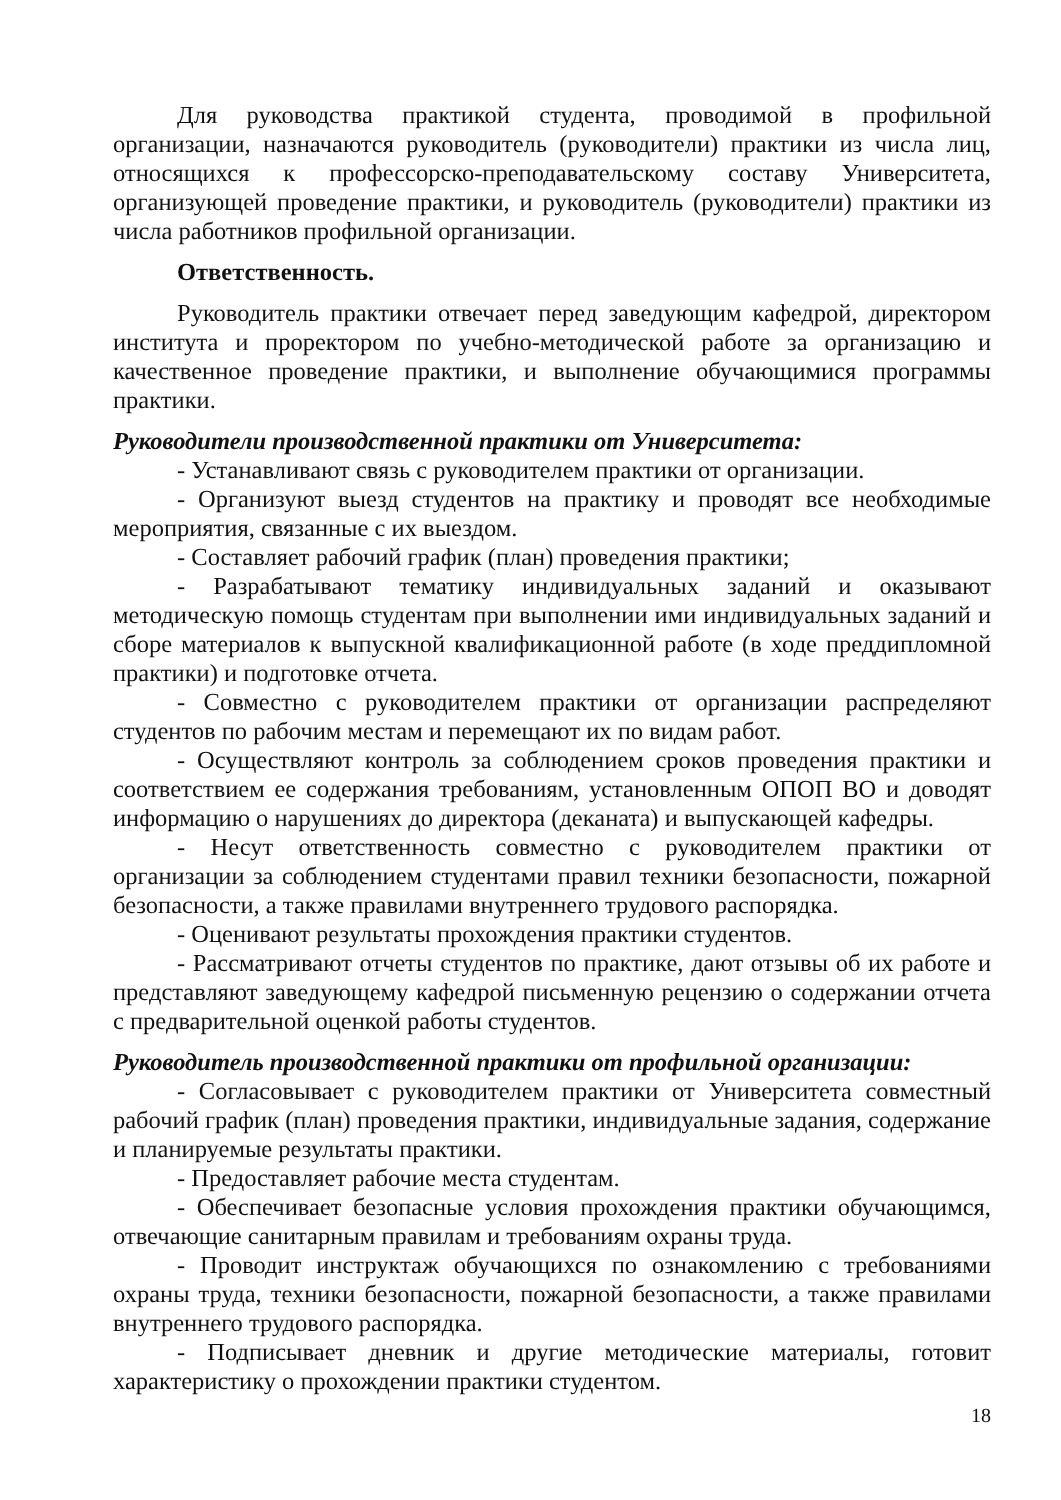Для руководства практикой студента, проводимой в профильной организации, назначаются руководитель (руководители) практики из числа лиц, относящихся к профессорско-преподавательскому составу Университета, организующей проведение практики, и руководитель (руководители) практики из числа работников профильной организации.
Ответственность.
Руководитель практики отвечает перед заведующим кафедрой, директором института и проректором по учебно-методической работе за организацию и качественное проведение практики, и выполнение обучающимися программы практики.
Руководители производственной практики от Университета:
- Устанавливают связь с руководителем практики от организации.
- Организуют выезд студентов на практику и проводят все необходимые мероприятия, связанные с их выездом.
- Составляет рабочий график (план) проведения практики;
- Разрабатывают тематику индивидуальных заданий и оказывают методическую помощь студентам при выполнении ими индивидуальных заданий и сборе материалов к выпускной квалификационной работе (в ходе преддипломной практики) и подготовке отчета.
- Совместно с руководителем практики от организации распределяют студентов по рабочим местам и перемещают их по видам работ.
- Осуществляют контроль за соблюдением сроков проведения практики и соответствием ее содержания требованиям, установленным ОПОП ВО и доводят информацию о нарушениях до директора (деканата) и выпускающей кафедры.
- Несут ответственность совместно с руководителем практики от организации за соблюдением студентами правил техники безопасности, пожарной безопасности, а также правилами внутреннего трудового распорядка.
- Оценивают результаты прохождения практики студентов.
- Рассматривают отчеты студентов по практике, дают отзывы об их работе и представляют заведующему кафедрой письменную рецензию о содержании отчета с предварительной оценкой работы студентов.
Руководитель производственной практики от профильной организации:
- Согласовывает с руководителем практики от Университета совместный рабочий график (план) проведения практики, индивидуальные задания, содержание и планируемые результаты практики.
- Предоставляет рабочие места студентам.
- Обеспечивает безопасные условия прохождения практики обучающимся, отвечающие санитарным правилам и требованиям охраны труда.
- Проводит инструктаж обучающихся по ознакомлению с требованиями охраны труда, техники безопасности, пожарной безопасности, а также правилами внутреннего трудового распорядка.
- Подписывает дневник и другие методические материалы, готовит характеристику о прохождении практики студентом.
18